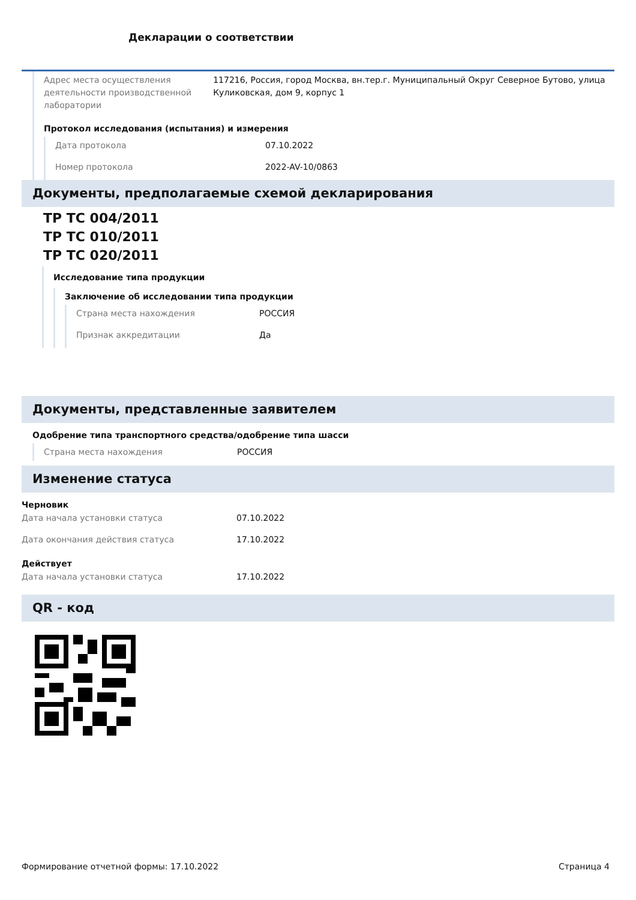Декларации о соответствии
Адрес места осуществления деятельности производственной лаборатории
117216, Россия, город Москва, вн.тер.г. Муниципальный Округ Северное Бутово, улица Куликовская, дом 9, корпус 1
Протокол исследования (испытания) и измерения
Дата протокола 07.10.2022
Номер протокола 2022-AV-10/0863
Документы, предполагаемые схемой декларирования
ТР ТС 004/2011
ТР ТС 010/2011
ТР ТС 020/2011
Исследование типа продукции
Заключение об исследовании типа продукции
Страна места нахождения РОССИЯ
Признак аккредитации Да
Документы, представленные заявителем
Одобрение типа транспортного средства/одобрение типа шасси
Страна места нахождения РОССИЯ
Изменение статуса
Черновик
Дата начала установки статуса 07.10.2022
Дата окончания действия статуса 17.10.2022
Действует
Дата начала установки статуса 17.10.2022
QR - код
Формирование отчетной формы: 17.10.2022 Страница 4